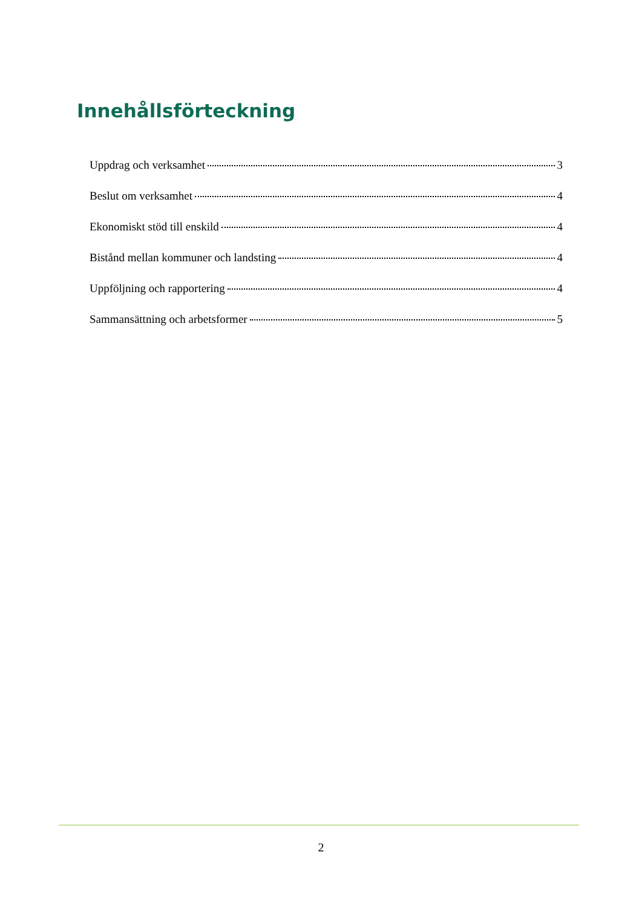Innehållsförteckning
Uppdrag och verksamhet 3
Beslut om verksamhet 4
Ekonomiskt stöd till enskild 4
Bistånd mellan kommuner och landsting 4
Uppföljning och rapportering 4
Sammansättning och arbetsformer 5
2